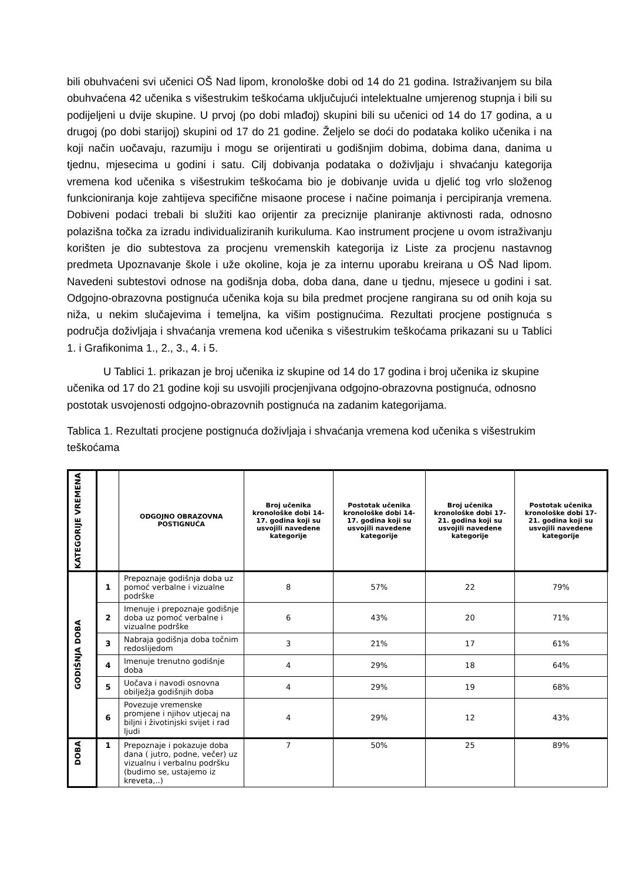bili obuhvaćeni svi učenici OŠ Nad lipom, kronološke dobi od 14 do 21 godina. Istraživanjem su bila obuhvaćena 42 učenika s višestrukim teškoćama uključujući intelektualne umjerenog stupnja i bili su podijeljeni u dvije skupine. U prvoj (po dobi mlađoj) skupini bili su učenici od 14 do 17 godina, a u drugoj (po dobi starijoj) skupini od 17 do 21 godine. Željelo se doći do podataka koliko učenika i na koji način uočavaju, razumiju i mogu se orijentirati u godišnjim dobima, dobima dana, danima u tjednu, mjesecima u godini i satu. Cilj dobivanja podataka o doživljaju i shvaćanju kategorija vremena kod učenika s višestrukim teškoćama bio je dobivanje uvida u djelić tog vrlo složenog funkcioniranja koje zahtijeva specifične misaone procese i načine poimanja i percipiranja vremena. Dobiveni podaci trebali bi služiti kao orijentir za preciznije planiranje aktivnosti rada, odnosno polazišna točka za izradu individualiziranih kurikuluma. Kao instrument procjene u ovom istraživanju korišten je dio subtestova za procjenu vremenskih kategorija iz Liste za procjenu nastavnog predmeta Upoznavanje škole i uže okoline, koja je za internu uporabu kreirana u OŠ Nad lipom. Navedeni subtestovi odnose na godišnja doba, doba dana, dane u tjednu, mjesece u godini i sat. Odgojno-obrazovna postignuća učenika koja su bila predmet procjene rangirana su od onih koja su niža, u nekim slučajevima i temeljna, ka višim postignućima. Rezultati procjene postignuća s područja doživljaja i shvaćanja vremena kod učenika s višestrukim teškoćama prikazani su u Tablici 1. i Grafikonima 1., 2., 3., 4. i 5.
U Tablici 1. prikazan je broj učenika iz skupine od 14 do 17 godina i broj učenika iz skupine učenika od 17 do 21 godine koji su usvojili procjenjivana odgojno-obrazovna postignuća, odnosno postotak usvojenosti odgojno-obrazovnih postignuća na zadanim kategorijama.
Tablica 1. Rezultati procjene postignuća doživljaja i shvaćanja vremena kod učenika s višestrukim teškoćama
| KATEGORIJE VREMENA | | ODGOJNO OBRAZOVNA POSTIGNUĆA | Broj učenika kronološke dobi 14-17. godina koji su usvojili navedene kategorije | Postotak učenika kronološke dobi 14-17. godina koji su usvojili navedene kategorije | Broj učenika kronološke dobi 17-21. godina koji su usvojili navedene kategorije | Postotak učenika kronološke dobi 17-21. godina koji su usvojili navedene kategorije |
| --- | --- | --- | --- | --- | --- | --- |
| GODIŠNJA DOBA | 1 | Prepoznaje godišnja doba uz pomoć verbalne i vizualne podrške | 8 | 57% | 22 | 79% |
| | 2 | Imenuje i prepoznaje godišnje doba uz pomoć verbalne i vizualne podrške | 6 | 43% | 20 | 71% |
| | 3 | Nabraja godišnja doba točnim redoslijedom | 3 | 21% | 17 | 61% |
| | 4 | Imenuje trenutno godišnje doba | 4 | 29% | 18 | 64% |
| | 5 | Uočava i navodi osnovna obilježja godišnjih doba | 4 | 29% | 19 | 68% |
| | 6 | Povezuje vremenske promjene i njihov utjecaj na biljni i životinjski svijet i rad ljudi | 4 | 29% | 12 | 43% |
| DOBA | 1 | Prepoznaje i pokazuje doba dana ( jutro, podne, večer) uz vizualnu i verbalnu podršku (budimo se, ustajemo iz kreveta,..) | 7 | 50% | 25 | 89% |